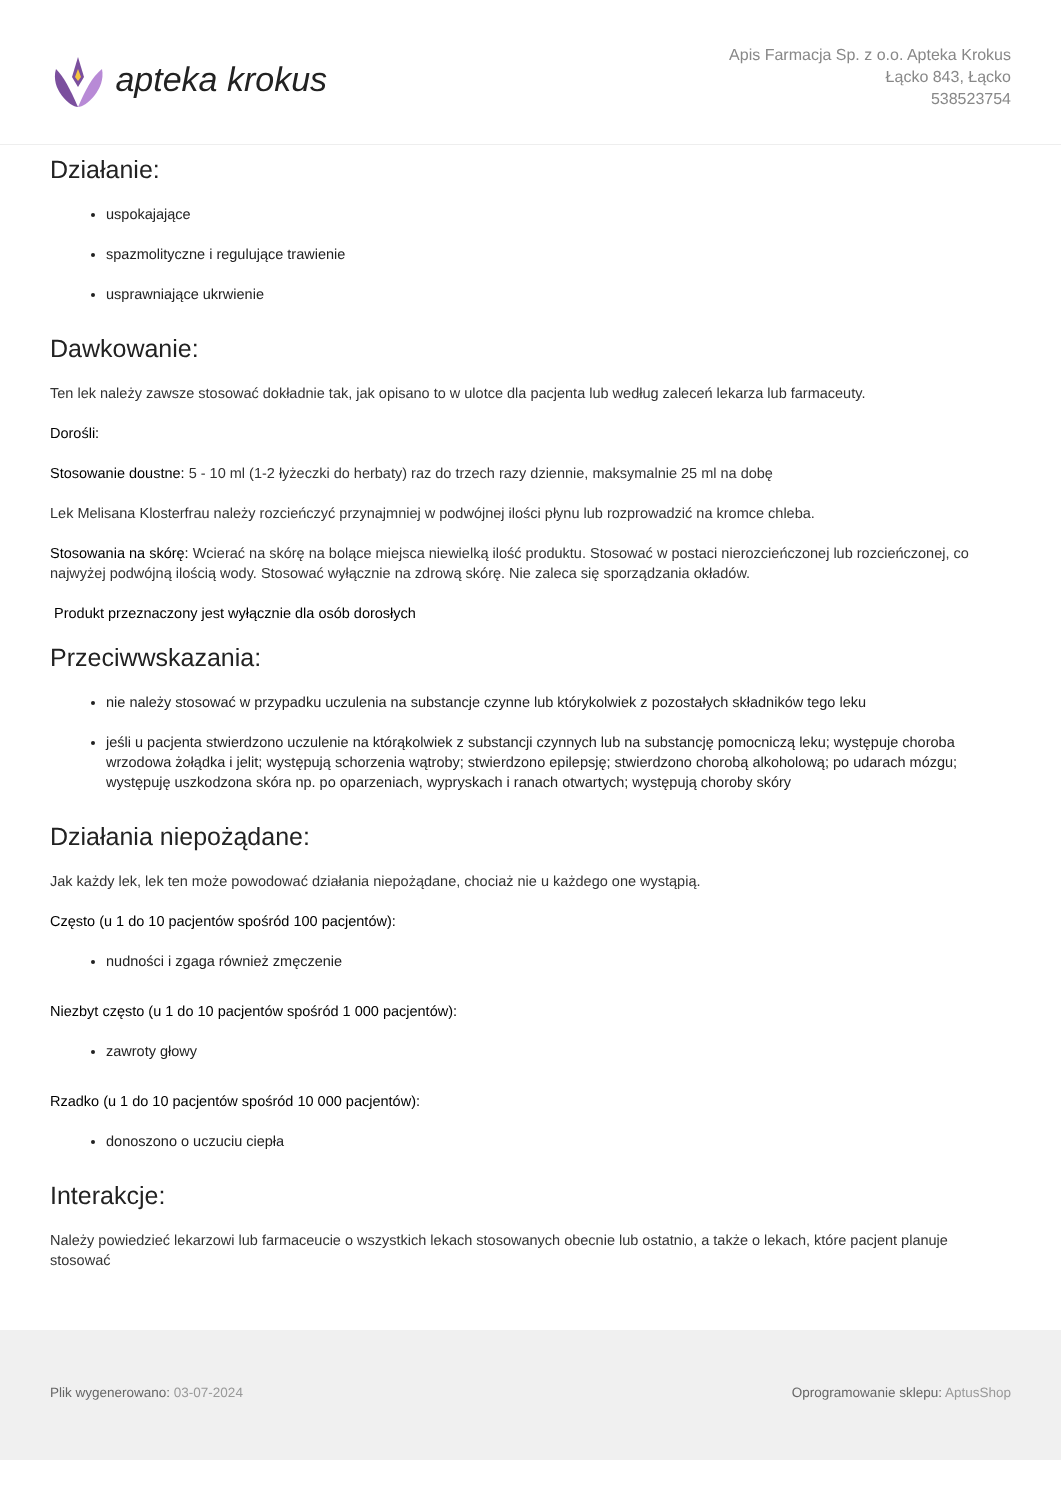apteka krokus
Apis Farmacja Sp. z o.o. Apteka Krokus
Łącko 843, Łącko
538523754
Działanie:
uspokajające
spazmolityczne i regulujące trawienie
usprawniające ukrwienie
Dawkowanie:
Ten lek należy zawsze stosować dokładnie tak, jak opisano to w ulotce dla pacjenta lub według zaleceń lekarza lub farmaceuty.
Dorośli:
Stosowanie doustne: 5 - 10 ml (1-2 łyżeczki do herbaty) raz do trzech razy dziennie, maksymalnie 25 ml na dobę
Lek Melisana Klosterfrau należy rozcieńczyć przynajmniej w podwójnej ilości płynu lub rozprowadzić na kromce chleba.
Stosowania na skórę: Wcierać na skórę na bolące miejsca niewielką ilość produktu. Stosować w postaci nierozcieńczonej lub rozcieńczonej, co najwyżej podwójną ilością wody. Stosować wyłącznie na zdrową skórę. Nie zaleca się sporządzania okładów.
Produkt przeznaczony jest wyłącznie dla osób dorosłych
Przeciwwskazania:
nie należy stosować w przypadku uczulenia na substancje czynne lub którykolwiek z pozostałych składników tego leku
jeśli u pacjenta stwierdzono uczulenie na którąkolwiek z substancji czynnych lub na substancję pomocniczą leku; występuje choroba wrzodowa żołądka i jelit; występują schorzenia wątroby; stwierdzono epilepsję; stwierdzono chorobą alkoholową; po udarach mózgu; występuję uszkodzona skóra np. po oparzeniach, wypryskach i ranach otwartych; występują choroby skóry
Działania niepożądane:
Jak każdy lek, lek ten może powodować działania niepożądane, chociaż nie u każdego one wystąpią.
Często (u 1 do 10 pacjentów spośród 100 pacjentów):
nudności i zgaga również zmęczenie
Niezbyt często (u 1 do 10 pacjentów spośród 1 000 pacjentów):
zawroty głowy
Rzadko (u 1 do 10 pacjentów spośród 10 000 pacjentów):
donoszono o uczuciu ciepła
Interakcje:
Należy powiedzieć lekarzowi lub farmaceucie o wszystkich lekach stosowanych obecnie lub ostatnio, a także o lekach, które pacjent planuje stosować
Plik wygenerowano: 03-07-2024 Oprogramowanie sklepu: AptusShop